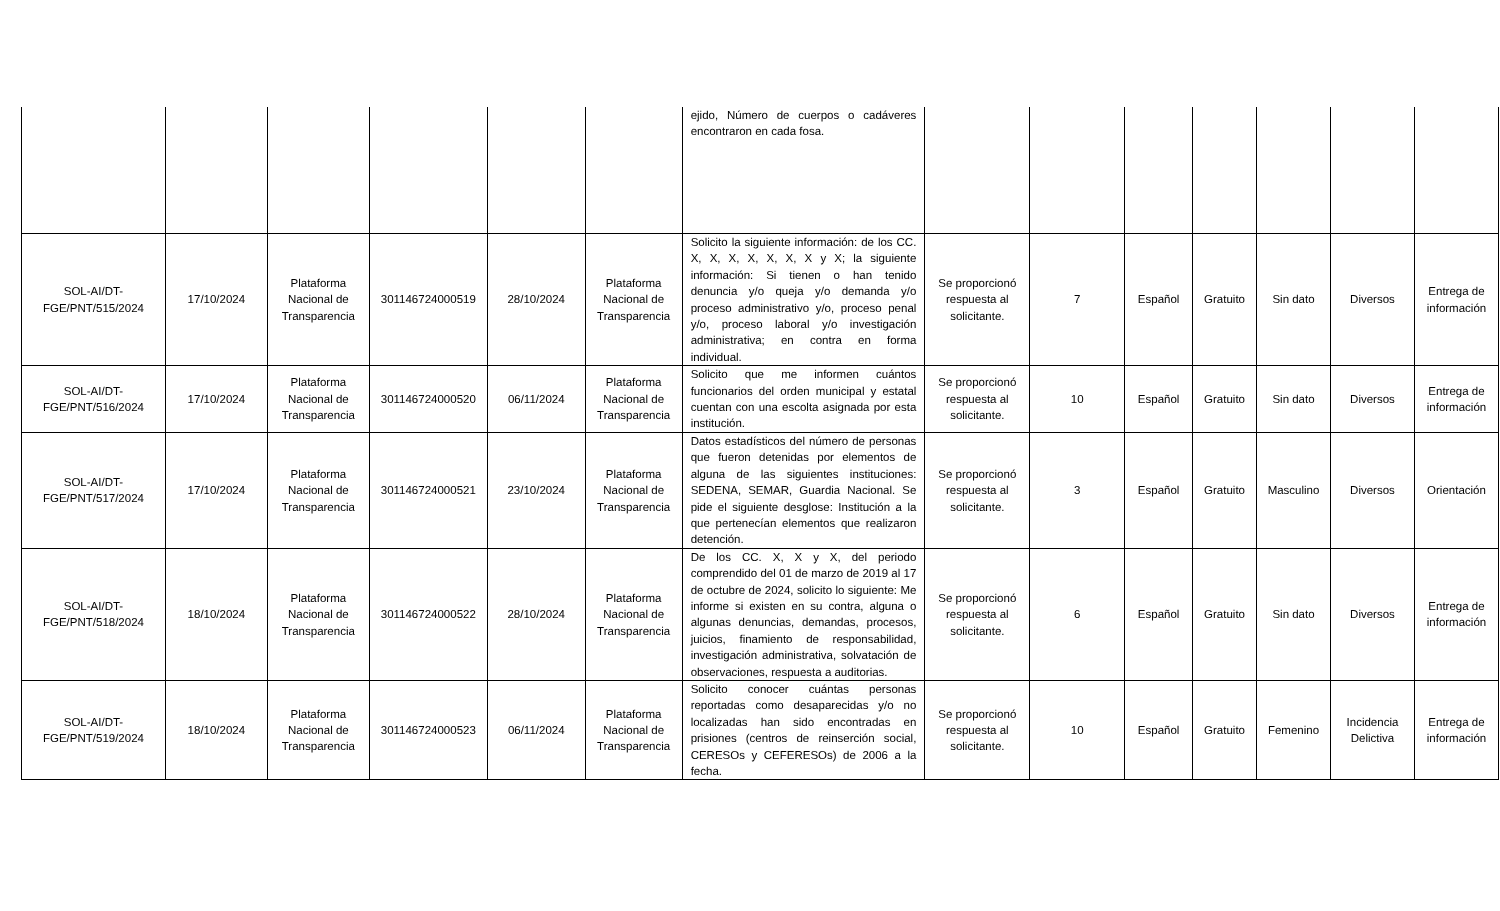| | | | | | | ejido, Número de cuerpos o cadáveres encontraron en cada fosa. | | | | | | | |
| SOL-AI/DT-FGE/PNT/515/2024 | 17/10/2024 | Plataforma Nacional de Transparencia | 301146724000519 | 28/10/2024 | Plataforma Nacional de Transparencia | Solicito la siguiente información: de los CC. X, X, X, X, X, X, X y X; la siguiente información: Si tienen o han tenido denuncia y/o queja y/o demanda y/o proceso administrativo y/o, proceso penal y/o, proceso laboral y/o investigación administrativa; en contra en forma individual. | Se proporcionó respuesta al solicitante. | 7 | Español | Gratuito | Sin dato | Diversos | Entrega de información |
| SOL-AI/DT-FGE/PNT/516/2024 | 17/10/2024 | Plataforma Nacional de Transparencia | 301146724000520 | 06/11/2024 | Plataforma Nacional de Transparencia | Solicito que me informen cuántos funcionarios del orden municipal y estatal cuentan con una escolta asignada por esta institución. | Se proporcionó respuesta al solicitante. | 10 | Español | Gratuito | Sin dato | Diversos | Entrega de información |
| SOL-AI/DT-FGE/PNT/517/2024 | 17/10/2024 | Plataforma Nacional de Transparencia | 301146724000521 | 23/10/2024 | Plataforma Nacional de Transparencia | Datos estadísticos del número de personas que fueron detenidas por elementos de alguna de las siguientes instituciones: SEDENA, SEMAR, Guardia Nacional. Se pide el siguiente desglose: Institución a la que pertenecían elementos que realizaron detención. | Se proporcionó respuesta al solicitante. | 3 | Español | Gratuito | Masculino | Diversos | Orientación |
| SOL-AI/DT-FGE/PNT/518/2024 | 18/10/2024 | Plataforma Nacional de Transparencia | 301146724000522 | 28/10/2024 | Plataforma Nacional de Transparencia | De los CC. X, X y X, del periodo comprendido del 01 de marzo de 2019 al 17 de octubre de 2024, solicito lo siguiente: Me informe si existen en su contra, alguna o algunas denuncias, demandas, procesos, juicios, finamiento de responsabilidad, investigación administrativa, solvatación de observaciones, respuesta a auditorias. | Se proporcionó respuesta al solicitante. | 6 | Español | Gratuito | Sin dato | Diversos | Entrega de información |
| SOL-AI/DT-FGE/PNT/519/2024 | 18/10/2024 | Plataforma Nacional de Transparencia | 301146724000523 | 06/11/2024 | Plataforma Nacional de Transparencia | Solicito conocer cuántas personas reportadas como desaparecidas y/o no localizadas han sido encontradas en prisiones (centros de reinserción social, CERESOs y CEFERESOs) de 2006 a la fecha. | Se proporcionó respuesta al solicitante. | 10 | Español | Gratuito | Femenino | Incidencia Delictiva | Entrega de información |